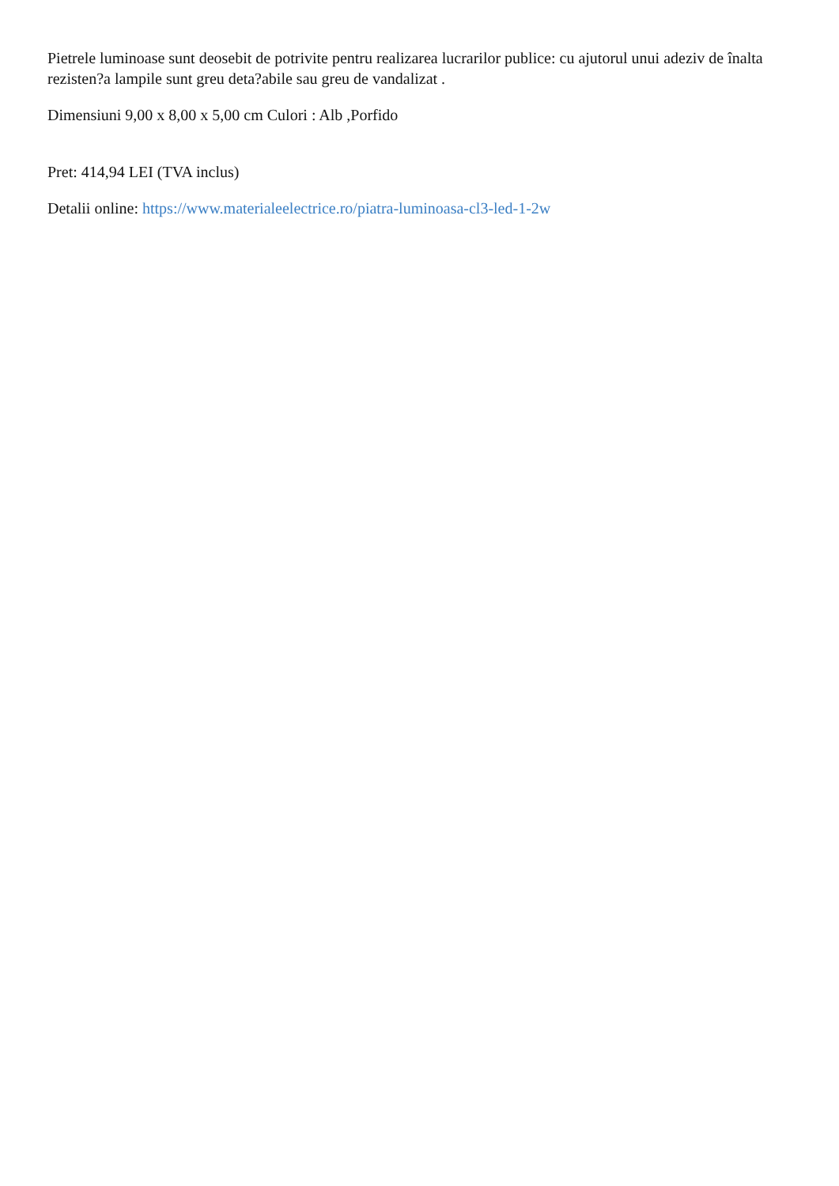Pietrele luminoase sunt deosebit de potrivite pentru realizarea lucrarilor publice: cu ajutorul unui adeziv de înalta rezisten?a lampile sunt greu deta?abile sau greu de vandalizat .
Dimensiuni 9,00 x 8,00 x 5,00 cm Culori : Alb ,Porfido
Pret: 414,94 LEI (TVA inclus)
Detalii online: https://www.materialeelectrice.ro/piatra-luminoasa-cl3-led-1-2w